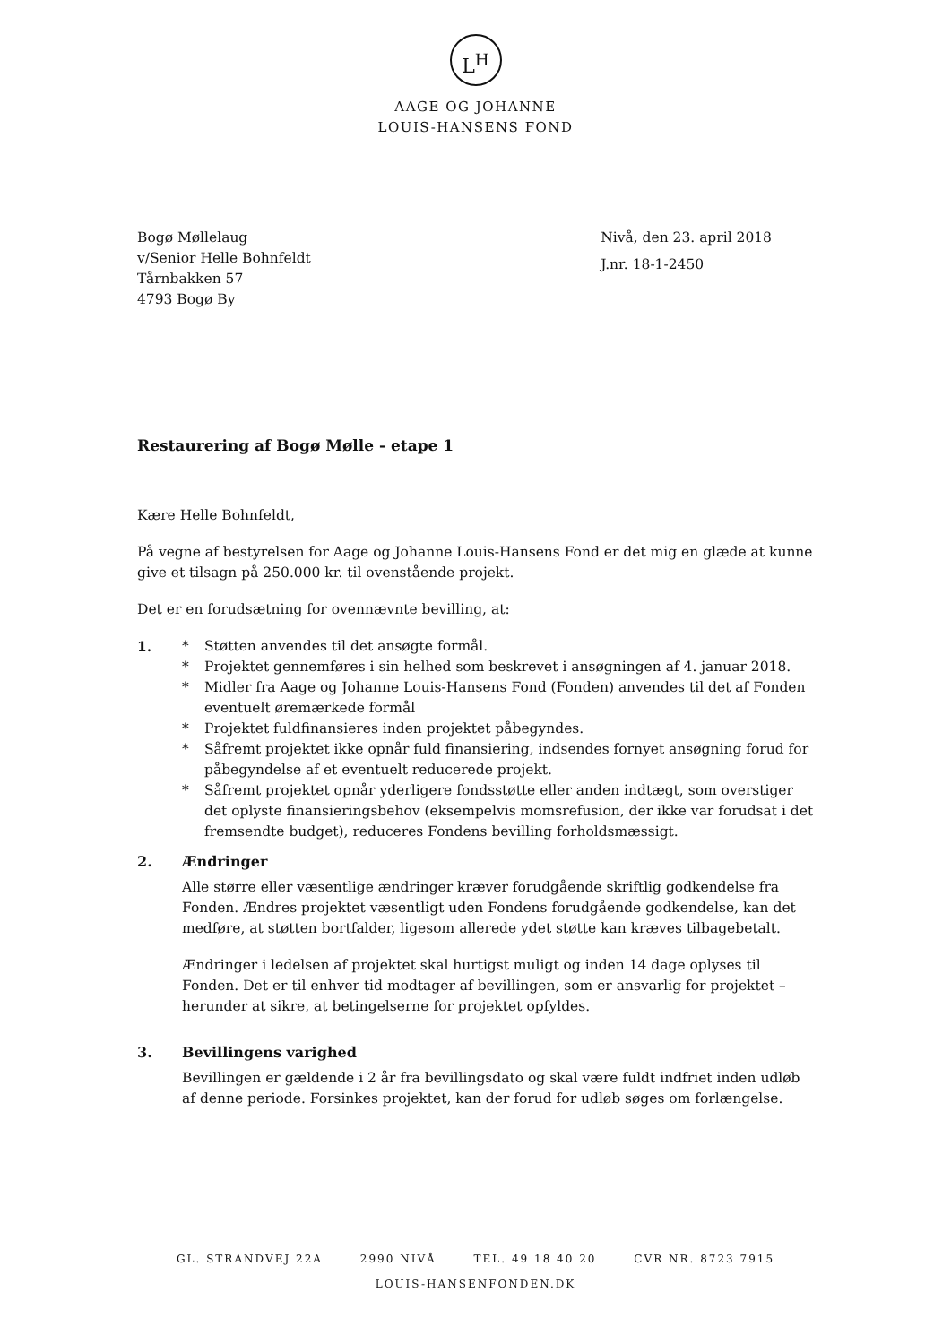L<sup>H</sup>
AAGE OG JOHANNE
LOUIS-HANSENS FOND
Bogø Møllelaug
v/Senior Helle Bohnfeldt
Tårnbakken 57
4793 Bogø By
Nivå, den 23. april 2018
J.nr. 18-1-2450
Restaurering af Bogø Mølle - etape 1
Kære Helle Bohnfeldt,
På vegne af bestyrelsen for Aage og Johanne Louis-Hansens Fond er det mig en glæde at kunne give et tilsagn på 250.000 kr. til ovenstående projekt.
Det er en forudsætning for ovennævnte bevilling, at:
1. * Støtten anvendes til det ansøgte formål.
* Projektet gennemføres i sin helhed som beskrevet i ansøgningen af 4. januar 2018.
* Midler fra Aage og Johanne Louis-Hansens Fond (Fonden) anvendes til det af Fonden eventuelt øremærkede formål
* Projektet fuldfinansieres inden projektet påbegyndes.
* Såfremt projektet ikke opnår fuld finansiering, indsendes fornyet ansøgning forud for påbegyndelse af et eventuelt reducerede projekt.
* Såfremt projektet opnår yderligere fondsstøtte eller anden indtægt, som overstiger det oplyste finansieringsbehov (eksempelvis momsrefusion, der ikke var forudsat i det fremsendte budget), reduceres Fondens bevilling forholdsmæssigt.
2. Ændringer
Alle større eller væsentlige ændringer kræver forudgående skriftlig godkendelse fra Fonden. Ændres projektet væsentligt uden Fondens forudgående godkendelse, kan det medføre, at støtten bortfalder, ligesom allerede ydet støtte kan kræves tilbagebetalt.
Ændringer i ledelsen af projektet skal hurtigst muligt og inden 14 dage oplyses til Fonden. Det er til enhver tid modtager af bevillingen, som er ansvarlig for projektet – herunder at sikre, at betingelserne for projektet opfyldes.
3. Bevillingens varighed
Bevillingen er gældende i 2 år fra bevillingsdato og skal være fuldt indfriet inden udløb af denne periode. Forsinkes projektet, kan der forud for udløb søges om forlængelse.
GL. STRANDVEJ 22A 2990 NIVÅ TEL. 49 18 40 20 CVR NR. 8723 7915
LOUIS-HANSENFONDEN.DK